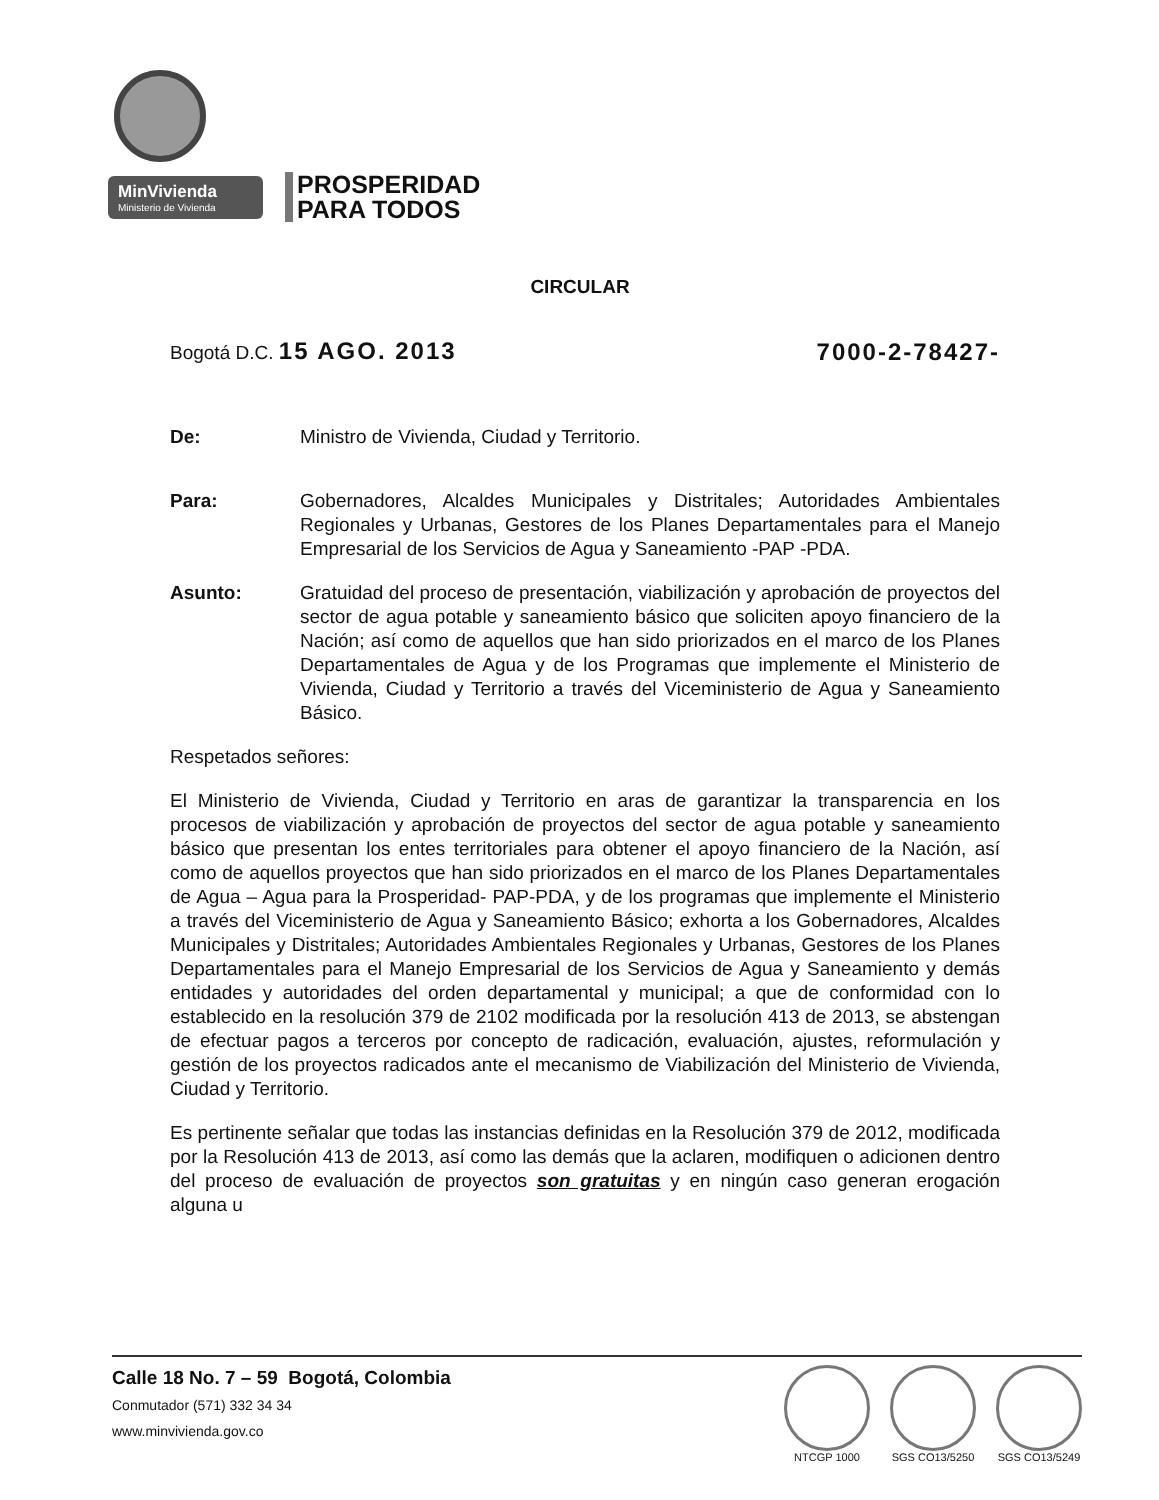MinVivienda
Ministerio de Vivienda
PROSPERIDAD
PARA TODOS
CIRCULAR
Bogotá D.C. 15 AGO. 2013 7000-2-78427-
De: Ministro de Vivienda, Ciudad y Territorio.
Para: Gobernadores, Alcaldes Municipales y Distritales; Autoridades Ambientales Regionales y Urbanas, Gestores de los Planes Departamentales para el Manejo Empresarial de los Servicios de Agua y Saneamiento -PAP -PDA.
Asunto: Gratuidad del proceso de presentación, viabilización y aprobación de proyectos del sector de agua potable y saneamiento básico que soliciten apoyo financiero de la Nación; así como de aquellos que han sido priorizados en el marco de los Planes Departamentales de Agua y de los Programas que implemente el Ministerio de Vivienda, Ciudad y Territorio a través del Viceministerio de Agua y Saneamiento Básico.
Respetados señores:
El Ministerio de Vivienda, Ciudad y Territorio en aras de garantizar la transparencia en los procesos de viabilización y aprobación de proyectos del sector de agua potable y saneamiento básico que presentan los entes territoriales para obtener el apoyo financiero de la Nación, así como de aquellos proyectos que han sido priorizados en el marco de los Planes Departamentales de Agua – Agua para la Prosperidad- PAP-PDA, y de los programas que implemente el Ministerio a través del Viceministerio de Agua y Saneamiento Básico; exhorta a los Gobernadores, Alcaldes Municipales y Distritales; Autoridades Ambientales Regionales y Urbanas, Gestores de los Planes Departamentales para el Manejo Empresarial de los Servicios de Agua y Saneamiento y demás entidades y autoridades del orden departamental y municipal; a que de conformidad con lo establecido en la resolución 379 de 2102 modificada por la resolución 413 de 2013, se abstengan de efectuar pagos a terceros por concepto de radicación, evaluación, ajustes, reformulación y gestión de los proyectos radicados ante el mecanismo de Viabilización del Ministerio de Vivienda, Ciudad y Territorio.
Es pertinente señalar que todas las instancias definidas en la Resolución 379 de 2012, modificada por la Resolución 413 de 2013, así como las demás que la aclaren, modifiquen o adicionen dentro del proceso de evaluación de proyectos son gratuitas y en ningún caso generan erogación alguna u
Calle 18 No. 7 – 59 Bogotá, Colombia
Conmutador (571) 332 34 34
www.minvivienda.gov.co
NTCGP 1000 SGS CO13/5250 SGS CO13/5249